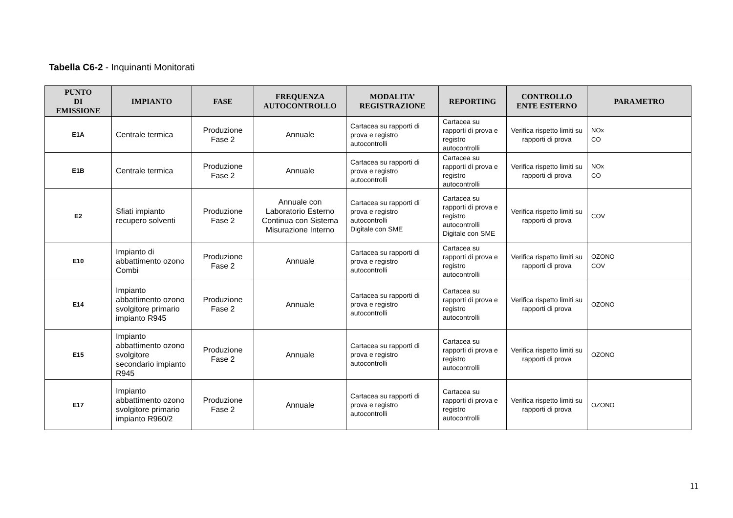Tabella C6-2 - Inquinanti Monitorati
| PUNTO DI EMISSIONE | IMPIANTO | FASE | FREQUENZA AUTOCONTROLLO | MODALITA’ REGISTRAZIONE | REPORTING | CONTROLLO ENTE ESTERNO | PARAMETRO |
| --- | --- | --- | --- | --- | --- | --- | --- |
| E1A | Centrale termica | Produzione Fase 2 | Annuale | Cartacea su rapporti di prova e registro autocontrolli | Cartacea su rapporti di prova e registro autocontrolli | Verifica rispetto limiti su rapporti di prova | NOx CO |
| E1B | Centrale termica | Produzione Fase 2 | Annuale | Cartacea su rapporti di prova e registro autocontrolli | Cartacea su rapporti di prova e registro autocontrolli | Verifica rispetto limiti su rapporti di prova | NOx CO |
| E2 | Sfiati impianto recupero solventi | Produzione Fase 2 | Annuale con Laboratorio Esterno Continua con Sistema Misurazione Interno | Cartacea su rapporti di prova e registro autocontrolli Digitale con SME | Cartacea su rapporti di prova e registro autocontrolli Digitale con SME | Verifica rispetto limiti su rapporti di prova | COV |
| E10 | Impianto di abbattimento ozono Combi | Produzione Fase 2 | Annuale | Cartacea su rapporti di prova e registro autocontrolli | Cartacea su rapporti di prova e registro autocontrolli | Verifica rispetto limiti su rapporti di prova | OZONO COV |
| E14 | Impianto abbattimento ozono svolgitore primario impianto R945 | Produzione Fase 2 | Annuale | Cartacea su rapporti di prova e registro autocontrolli | Cartacea su rapporti di prova e registro autocontrolli | Verifica rispetto limiti su rapporti di prova | OZONO |
| E15 | Impianto abbattimento ozono svolgitore secondario impianto R945 | Produzione Fase 2 | Annuale | Cartacea su rapporti di prova e registro autocontrolli | Cartacea su rapporti di prova e registro autocontrolli | Verifica rispetto limiti su rapporti di prova | OZONO |
| E17 | Impianto abbattimento ozono svolgitore primario impianto R960/2 | Produzione Fase 2 | Annuale | Cartacea su rapporti di prova e registro autocontrolli | Cartacea su rapporti di prova e registro autocontrolli | Verifica rispetto limiti su rapporti di prova | OZONO |
11